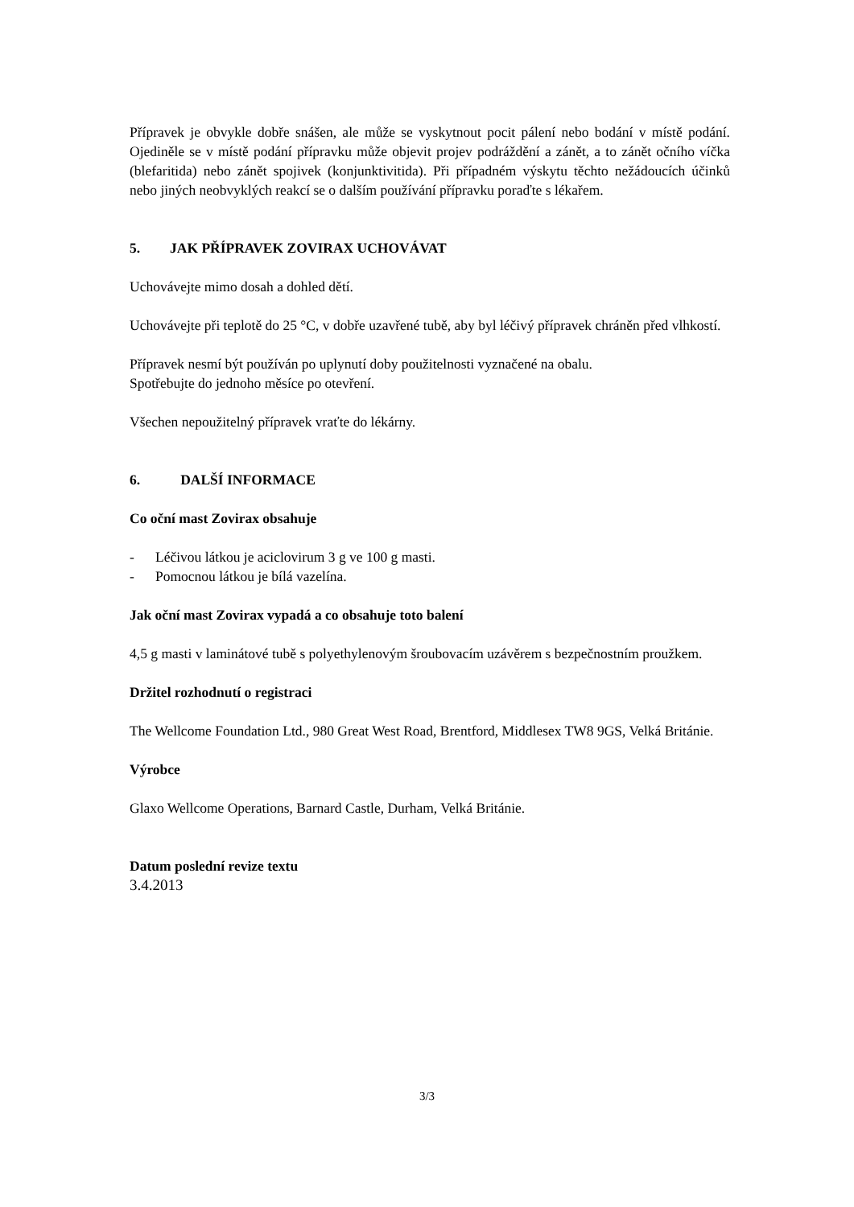Přípravek je obvykle dobře snášen, ale může se vyskytnout pocit pálení nebo bodání v místě podání. Ojediněle se v místě podání přípravku může objevit projev podráždění a zánět, a to zánět očního víčka (blefaritida) nebo zánět spojivek (konjunktivitida). Při případném výskytu těchto nežádoucích účinků nebo jiných neobvyklých reakcí se o dalším používání přípravku poraďte s lékařem.
5. JAK PŘÍPRAVEK ZOVIRAX UCHOVÁVAT
Uchovávejte mimo dosah a dohled dětí.
Uchovávejte při teplotě do 25 °C, v dobře uzavřené tubě, aby byl léčivý přípravek chráněn před vlhkostí.
Přípravek nesmí být používán po uplynutí doby použitelnosti vyznačené na obalu.
Spotřebujte do jednoho měsíce po otevření.
Všechen nepoužitelný přípravek vraťte do lékárny.
6. DALŠÍ INFORMACE
Co oční mast Zovirax obsahuje
- Léčivou látkou je aciclovirum 3 g ve 100 g masti.
- Pomocnou látkou je bílá vazelína.
Jak oční mast Zovirax vypadá a co obsahuje toto balení
4,5 g masti v laminátové tubě s polyethylenovým šroubovacím uzávěrem s bezpečnostním proužkem.
Držitel rozhodnutí o registraci
The Wellcome Foundation Ltd., 980 Great West Road, Brentford, Middlesex TW8 9GS, Velká Británie.
Výrobce
Glaxo Wellcome Operations, Barnard Castle, Durham, Velká Británie.
Datum poslední revize textu
3.4.2013
3/3